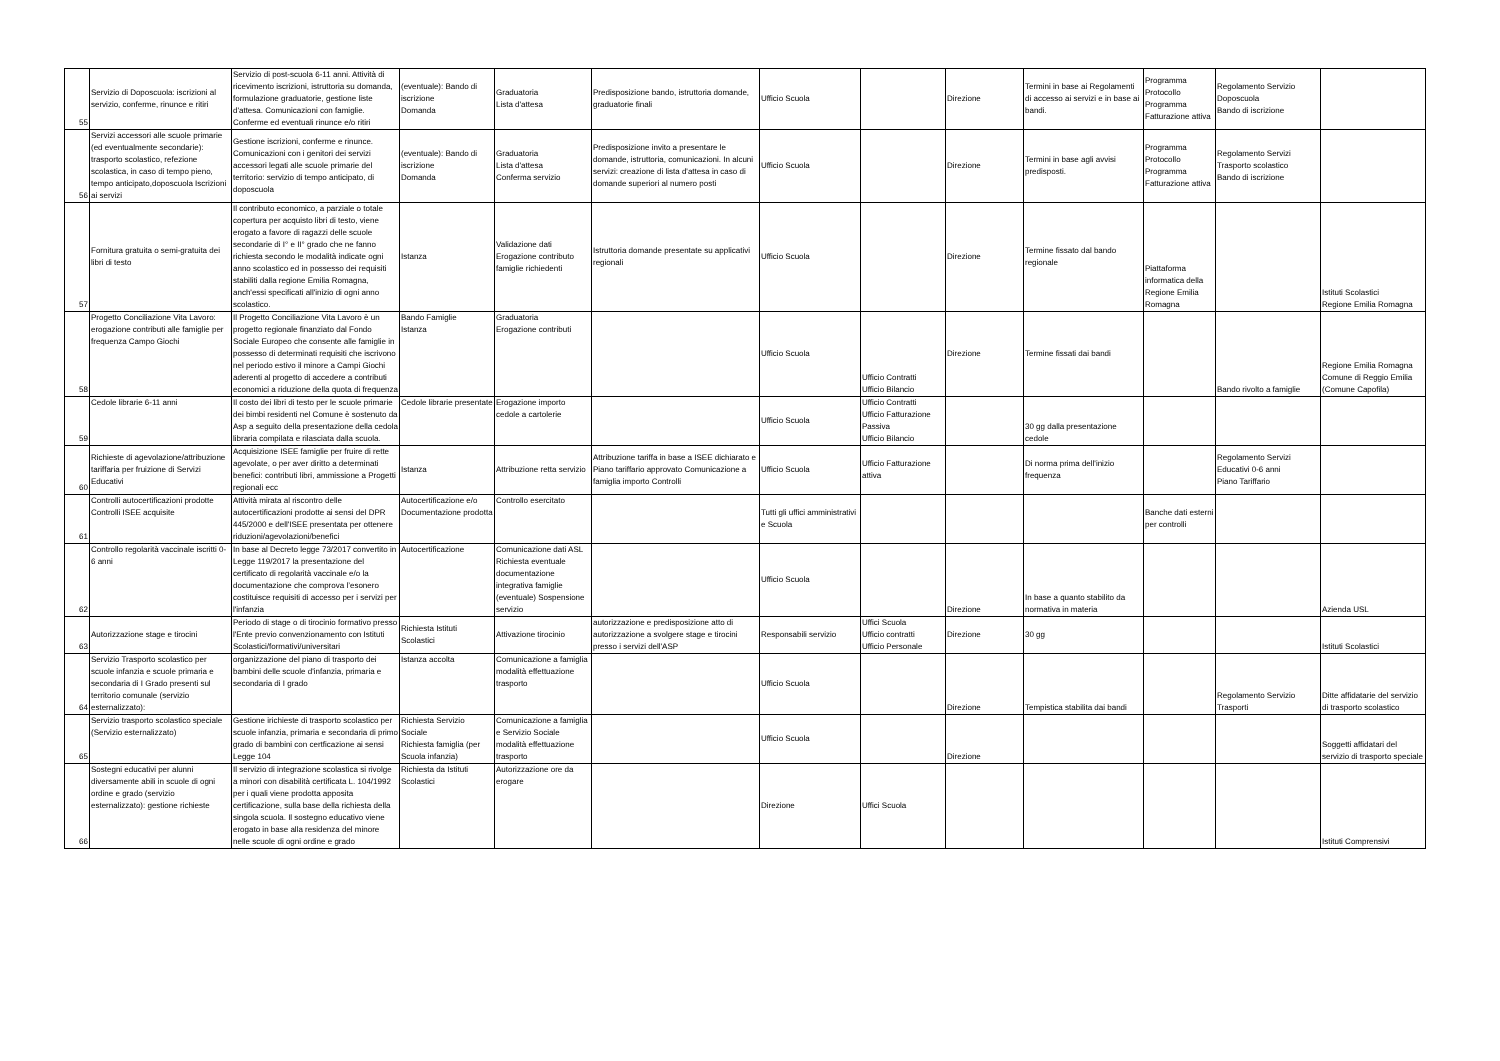| 55 | Servizio di Doposcuola: iscrizioni al servizio, conferme, rinunce e ritiri | Servizio di post-scuola 6-11 anni. Attività di ricevimento iscrizioni, istruttoria su domanda, formulazione graduatorie, gestione liste d'attesa. Comunicazioni con famiglie. Conferme ed eventuali rinunce e/o ritiri | (eventuale): Bando di iscrizione Domanda | Graduatoria Lista d'attesa | Predisposizione bando, istruttoria domande, graduatorie finali | Ufficio Scuola | | Direzione | Termini in base ai Regolamenti di accesso ai servizi e in base ai bandi. | Programma Protocollo Programma Fatturazione attiva | Regolamento Servizio Doposcuola Bando di iscrizione | |
| 56 | Servizi accessori alle scuole primarie (ed eventualmente secondarie): trasporto scolastico, refezione scolastica, in caso di tempo pieno, tempo anticipato,doposcuola Iscrizioni ai servizi | Gestione iscrizioni, conferme e rinunce. Comunicazioni con i genitori dei servizi accessori legati alle scuole primarie del territorio: servizio di tempo anticipato, di doposcuola | (eventuale): Bando di iscrizione Domanda | Graduatoria Lista d'attesa Conferma servizio | Predisposizione invito a presentare le domande, istruttoria, comunicazioni. In alcuni servizi: creazione di lista d'attesa in caso di domande superiori al numero posti | Ufficio Scuola | | Direzione | Termini in base agli avvisi predisposti. | Programma Protocollo Programma Fatturazione attiva | Regolamento Servizi Trasporto scolastico Bando di iscrizione | |
| 57 | Fornitura gratuita o semi-gratuita dei libri di testo | Il contributo economico, a parziale o totale copertura per acquisto libri di testo, viene erogato a favore di ragazzi delle scuole secondarie di I° e II° grado che ne fanno richiesta secondo le modalità indicate ogni anno scolastico ed in possesso dei requisiti stabiliti dalla regione Emilia Romagna, anch'essi specificati all'inizio di ogni anno scolastico. | Istanza | Validazione dati Erogazione contributo famiglie richiedenti | Istruttoria domande presentate su applicativi regionali | Ufficio Scuola | | Direzione | Termine fissato dal bando regionale | Piattaforma informatica della Regione Emilia Romagna | | Istituti Scolastici Regione Emilia Romagna |
| 58 | Progetto Conciliazione Vita Lavoro: erogazione contributi alle famiglie per frequenza Campo Giochi | Il Progetto Conciliazione Vita Lavoro è un progetto regionale finanziato dal Fondo Sociale Europeo che consente alle famiglie in possesso di determinati requisiti che iscrivono nel periodo estivo il minore a Campi Giochi aderenti al progetto di accedere a contributi economici a riduzione della quota di frequenza | Bando Famiglie Istanza | Graduatoria Erogazione contributi | | Ufficio Scuola | Ufficio Contratti Ufficio Bilancio | Direzione | Termine fissati dai bandi | | Bando rivolto a famiglie | Regione Emilia Romagna Comune di Reggio Emilia (Comune Capofila) |
| 59 | Cedole librarie 6-11 anni | Il costo dei libri di testo per le scuole primarie dei bimbi residenti nel Comune è sostenuto da Asp a seguito della presentazione della cedola libraria compilata e rilasciata dalla scuola. | Cedole librarie presentate | Erogazione importo cedole a cartolerie | | Ufficio Scuola | Ufficio Contratti Ufficio Fatturazione Passiva Ufficio Bilancio | | 30 gg dalla presentazione cedole | | | |
| 60 | Richieste di agevolazione/attribuzione tariffaria per fruizione di Servizi Educativi | Acquisizione ISEE famiglie per fruire di rette agevolate, o per aver diritto a determinati benefici: contributi libri, ammissione a Progetti regionali ecc | Istanza | Attribuzione retta servizio | Attribuzione tariffa in base a ISEE dichiarato e Piano tariffario approvato Comunicazione a famiglia importo Controlli | Ufficio Scuola | Ufficio Fatturazione attiva | | Di norma prima dell'inizio frequenza | | Regolamento Servizi Educativi 0-6 anni Piano Tariffario | |
| 61 | Controlli autocertificazioni prodotte Controlli ISEE acquisite | Attività mirata al riscontro delle autocertificazioni prodotte ai sensi del DPR 445/2000 e dell'ISEE presentata per ottenere riduzioni/agevolazioni/benefici | Autocertificazione e/o Documentazione prodotta | Controllo esercitato | | Tutti gli uffici amministrativi e Scuola | | | | Banche dati esterni per controlli | | |
| 62 | Controllo regolarità vaccinale iscritti 0-6 anni | In base al Decreto legge 73/2017 convertito in Legge 119/2017 la presentazione del certificato di regolarità vaccinale e/o la documentazione che comprova l’esonero costituisce requisiti di accesso per i servizi per l'infanzia | Autocertificazione | Comunicazione dati ASL Richiesta eventuale documentazione integrativa famiglie (eventuale) Sospensione servizio | | Ufficio Scuola | | Direzione | In base a quanto stabilito da normativa in materia | | | Azienda USL |
| 63 | Autorizzazione stage e tirocini | Periodo di stage o di tirocinio formativo presso l'Ente previo convenzionamento con Istituti Scolastici/formativi/universitari | Richiesta Istituti Scolastici | Attivazione tirocinio | autorizzazione e predisposizione atto di autorizzazione a svolgere stage e tirocini presso i servizi dell'ASP | Responsabili servizio | Uffici Scuola Ufficio contratti Ufficio Personale | Direzione | 30 gg | | | Istituti Scolastici |
| 64 | Servizio Trasporto scolastico per scuole infanzia e scuole primaria e secondaria di I Grado presenti sul territorio comunale (servizio esternalizzato): | organizzazione del piano di trasporto dei bambini delle scuole d'infanzia, primaria e secondaria di I grado | Istanza accolta | Comunicazione a famiglia modalità effettuazione trasporto | | Ufficio Scuola | | Direzione | Tempistica stabilita dai bandi | | Regolamento Servizio Trasporti | Ditte affidatarie del servizio di trasporto scolastico |
| 65 | Servizio trasporto scolastico speciale (Servizio esternalizzato) | Gestione irichieste di trasporto scolastico per scuole infanzia, primaria e secondaria di primo grado di bambini con certficazione ai sensi Legge 104 | Richiesta Servizio Sociale Richiesta famiglia (per Scuola infanzia) | Comunicazione a famiglia e Servizio Sociale modalità effettuazione trasporto | | Ufficio Scuola | | Direzione | | | | Soggetti affidatari del servizio di trasporto speciale |
| 66 | Sostegni educativi per alunni diversamente abili in scuole di ogni ordine e grado (servizio esternalizzato): gestione richieste | Il servizio di integrazione scolastica si rivolge a minori con disabilità certificata L. 104/1992 per i quali viene prodotta apposita certificazione, sulla base della richiesta della singola scuola. Il sostegno educativo viene erogato in base alla residenza del minore nelle scuole di ogni ordine e grado | Richiesta da Istituti Scolastici | Autorizzazione ore da erogare | | Direzione | Uffici Scuola | | | | | Istituti Comprensivi |